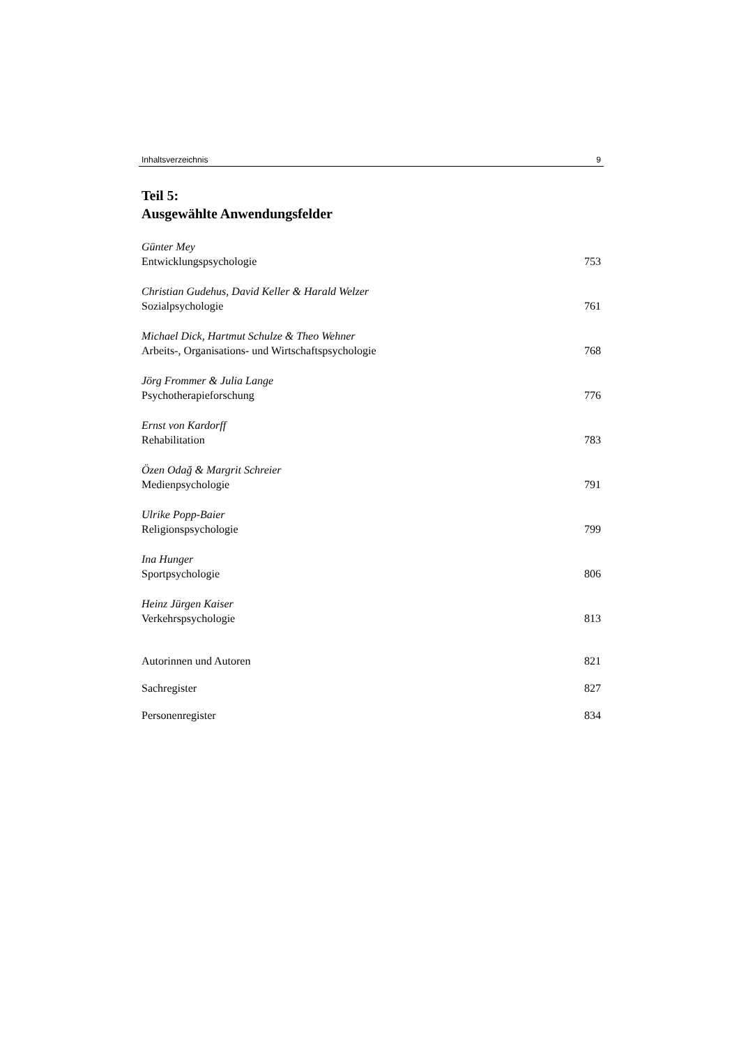Inhaltsverzeichnis 9
Teil 5:
Ausgewählte Anwendungsfelder
Günter Mey
Entwicklungspsychologie 753
Christian Gudehus, David Keller & Harald Welzer
Sozialpsychologie 761
Michael Dick, Hartmut Schulze & Theo Wehner
Arbeits-, Organisations- und Wirtschaftspsychologie 768
Jörg Frommer & Julia Lange
Psychotherapieforschung 776
Ernst von Kardorff
Rehabilitation 783
Özen Odağ & Margrit Schreier
Medienpsychologie 791
Ulrike Popp-Baier
Religionspsychologie 799
Ina Hunger
Sportpsychologie 806
Heinz Jürgen Kaiser
Verkehrspsychologie 813
Autorinnen und Autoren 821
Sachregister 827
Personenregister 834